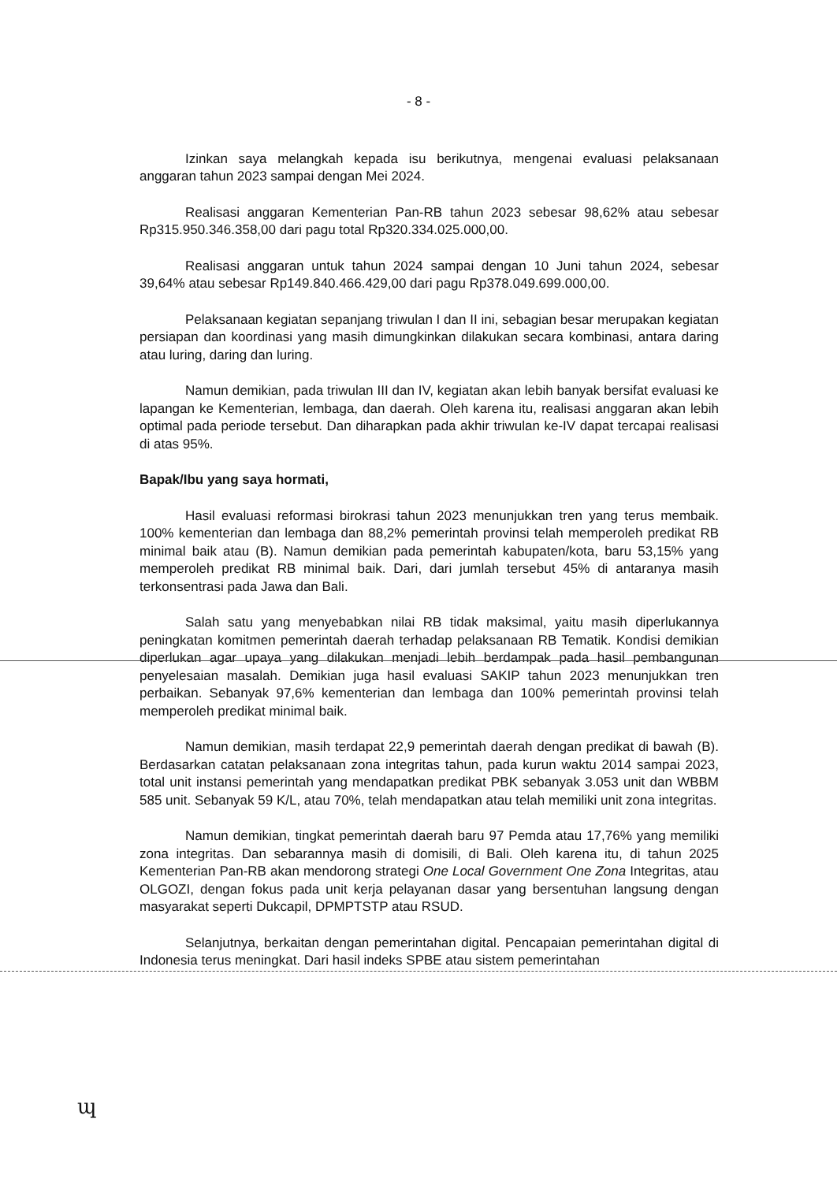- 8 -
Izinkan saya melangkah kepada isu berikutnya, mengenai evaluasi pelaksanaan anggaran tahun 2023 sampai dengan Mei 2024.
Realisasi anggaran Kementerian Pan-RB tahun 2023 sebesar 98,62% atau sebesar Rp315.950.346.358,00 dari pagu total Rp320.334.025.000,00.
Realisasi anggaran untuk tahun 2024 sampai dengan 10 Juni tahun 2024, sebesar 39,64% atau sebesar Rp149.840.466.429,00 dari pagu Rp378.049.699.000,00.
Pelaksanaan kegiatan sepanjang triwulan I dan II ini, sebagian besar merupakan kegiatan persiapan dan koordinasi yang masih dimungkinkan dilakukan secara kombinasi, antara daring atau luring, daring dan luring.
Namun demikian, pada triwulan III dan IV, kegiatan akan lebih banyak bersifat evaluasi ke lapangan ke Kementerian, lembaga, dan daerah. Oleh karena itu, realisasi anggaran akan lebih optimal pada periode tersebut. Dan diharapkan pada akhir triwulan ke-IV dapat tercapai realisasi di atas 95%.
Bapak/Ibu yang saya hormati,
Hasil evaluasi reformasi birokrasi tahun 2023 menunjukkan tren yang terus membaik. 100% kementerian dan lembaga dan 88,2% pemerintah provinsi telah memperoleh predikat RB minimal baik atau (B). Namun demikian pada pemerintah kabupaten/kota, baru 53,15% yang memperoleh predikat RB minimal baik. Dari, dari jumlah tersebut 45% di antaranya masih terkonsentrasi pada Jawa dan Bali.
Salah satu yang menyebabkan nilai RB tidak maksimal, yaitu masih diperlukannya peningkatan komitmen pemerintah daerah terhadap pelaksanaan RB Tematik. Kondisi demikian diperlukan agar upaya yang dilakukan menjadi lebih berdampak pada hasil pembangunan penyelesaian masalah. Demikian juga hasil evaluasi SAKIP tahun 2023 menunjukkan tren perbaikan. Sebanyak 97,6% kementerian dan lembaga dan 100% pemerintah provinsi telah memperoleh predikat minimal baik.
Namun demikian, masih terdapat 22,9 pemerintah daerah dengan predikat di bawah (B). Berdasarkan catatan pelaksanaan zona integritas tahun, pada kurun waktu 2014 sampai 2023, total unit instansi pemerintah yang mendapatkan predikat PBK sebanyak 3.053 unit dan WBBM 585 unit. Sebanyak 59 K/L, atau 70%, telah mendapatkan atau telah memiliki unit zona integritas.
Namun demikian, tingkat pemerintah daerah baru 97 Pemda atau 17,76% yang memiliki zona integritas. Dan sebarannya masih di domisili, di Bali. Oleh karena itu, di tahun 2025 Kementerian Pan-RB akan mendorong strategi One Local Government One Zona Integritas, atau OLGOZI, dengan fokus pada unit kerja pelayanan dasar yang bersentuhan langsung dengan masyarakat seperti Dukcapil, DPMPTSTP atau RSUD.
Selanjutnya, berkaitan dengan pemerintahan digital. Pencapaian pemerintahan digital di Indonesia terus meningkat. Dari hasil indeks SPBE atau sistem pemerintahan
ɰ